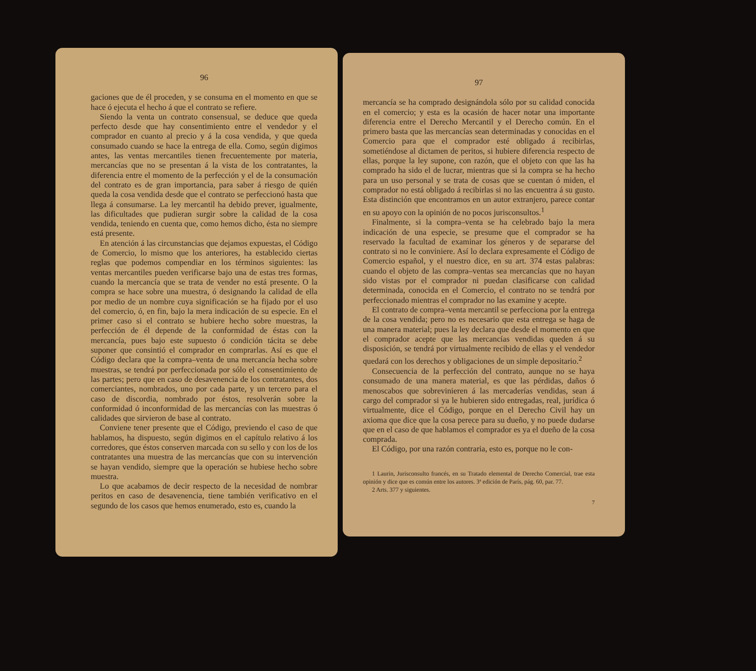96
gaciones que de él proceden, y se consuma en el momento en que se hace ó ejecuta el hecho á que el contrato se refiere.
Siendo la venta un contrato consensual, se deduce que queda perfecto desde que hay consentimiento entre el vendedor y el comprador en cuanto al precio y á la cosa vendida, y que queda consumado cuando se hace la entrega de ella. Como, según digimos antes, las ventas mercantiles tienen frecuentemente por materia, mercancías que no se presentan á la vista de los contratantes, la diferencia entre el momento de la perfección y el de la consumación del contrato es de gran importancia, para saber á riesgo de quién queda la cosa vendida desde que el contrato se perfeccionó hasta que llega á consumarse. La ley mercantil ha debido prever, igualmente, las dificultades que pudieran surgir sobre la calidad de la cosa vendida, teniendo en cuenta que, como hemos dicho, ésta no siempre está presente.
En atención á las circunstancias que dejamos expuestas, el Código de Comercio, lo mismo que los anteriores, ha establecido ciertas reglas que podemos compendiar en los términos siguientes: las ventas mercantiles pueden verificarse bajo una de estas tres formas, cuando la mercancía que se trata de vender no está presente. O la compra se hace sobre una muestra, ó designando la calidad de ella por medio de un nombre cuya significación se ha fijado por el uso del comercio, ó, en fin, bajo la mera indicación de su especie. En el primer caso si el contrato se hubiere hecho sobre muestras, la perfección de él depende de la conformidad de éstas con la mercancía, pues bajo este supuesto ó condición tácita se debe suponer que consintió el comprador en comprarlas. Así es que el Código declara que la compra–venta de una mercancía hecha sobre muestras, se tendrá por perfeccionada por sólo el consentimiento de las partes; pero que en caso de desavenencia de los contratantes, dos comerciantes, nombrados, uno por cada parte, y un tercero para el caso de discordia, nombrado por éstos, resolverán sobre la conformidad ó inconformidad de las mercancías con las muestras ó calidades que sirvieron de base al contrato.
Conviene tener presente que el Código, previendo el caso de que hablamos, ha dispuesto, según digimos en el capítulo relativo á los corredores, que éstos conserven marcada con su sello y con los de los contratantes una muestra de las mercancías que con su intervención se hayan vendido, siempre que la operación se hubiese hecho sobre muestra.
Lo que acabamos de decir respecto de la necesidad de nombrar peritos en caso de desavenencia, tiene también verificativo en el segundo de los casos que hemos enumerado, esto es, cuando la
97
mercancía se ha comprado designándola sólo por su calidad conocida en el comercio; y esta es la ocasión de hacer notar una importante diferencia entre el Derecho Mercantil y el Derecho común. En el primero basta que las mercancías sean determinadas y conocidas en el Comercio para que el comprador esté obligado á recibirlas, sometiéndose al dictamen de peritos, si hubiere diferencia respecto de ellas, porque la ley supone, con razón, que el objeto con que las ha comprado ha sido el de lucrar, mientras que si la compra se ha hecho para un uso personal y se trata de cosas que se cuentan ó miden, el comprador no está obligado á recibirlas si no las encuentra á su gusto. Esta distinción que encontramos en un autor extranjero, parece contar en su apoyo con la opinión de no pocos jurisconsultos.<sup>1</sup>
Finalmente, si la compra–venta se ha celebrado bajo la mera indicación de una especie, se presume que el comprador se ha reservado la facultad de examinar los géneros y de separarse del contrato si no le conviniere. Así lo declara expresamente el Código de Comercio español, y el nuestro dice, en su art. 374 estas palabras: cuando el objeto de las compra–ventas sea mercancías que no hayan sido vistas por el comprador ni puedan clasificarse con calidad determinada, conocida en el Comercio, el contrato no se tendrá por perfeccionado mientras el comprador no las examine y acepte.
El contrato de compra–venta mercantil se perfecciona por la entrega de la cosa vendida; pero no es necesario que esta entrega se haga de una manera material; pues la ley declara que desde el momento en que el comprador acepte que las mercancías vendidas queden á su disposición, se tendrá por virtualmente recibido de ellas y el vendedor quedará con los derechos y obligaciones de un simple depositario.<sup>2</sup>
Consecuencia de la perfección del contrato, aunque no se haya consumado de una manera material, es que las pérdidas, daños ó menoscabos que sobrevinieren á las mercaderías vendidas, sean á cargo del comprador si ya le hubieren sido entregadas, real, jurídica ó virtualmente, dice el Código, porque en el Derecho Civil hay un axioma que dice que la cosa perece para su dueño, y no puede dudarse que en el caso de que hablamos el comprador es ya el dueño de la cosa comprada.
El Código, por una razón contraria, esto es, porque no le con-
1 Laurin, Jurisconsulto francés, en su Tratado elemental de Derecho Comercial, trae esta opinión y dice que es común entre los autores. 3ª edición de París, pág. 60, par. 77.
2 Arts. 377 y siguientes.
7